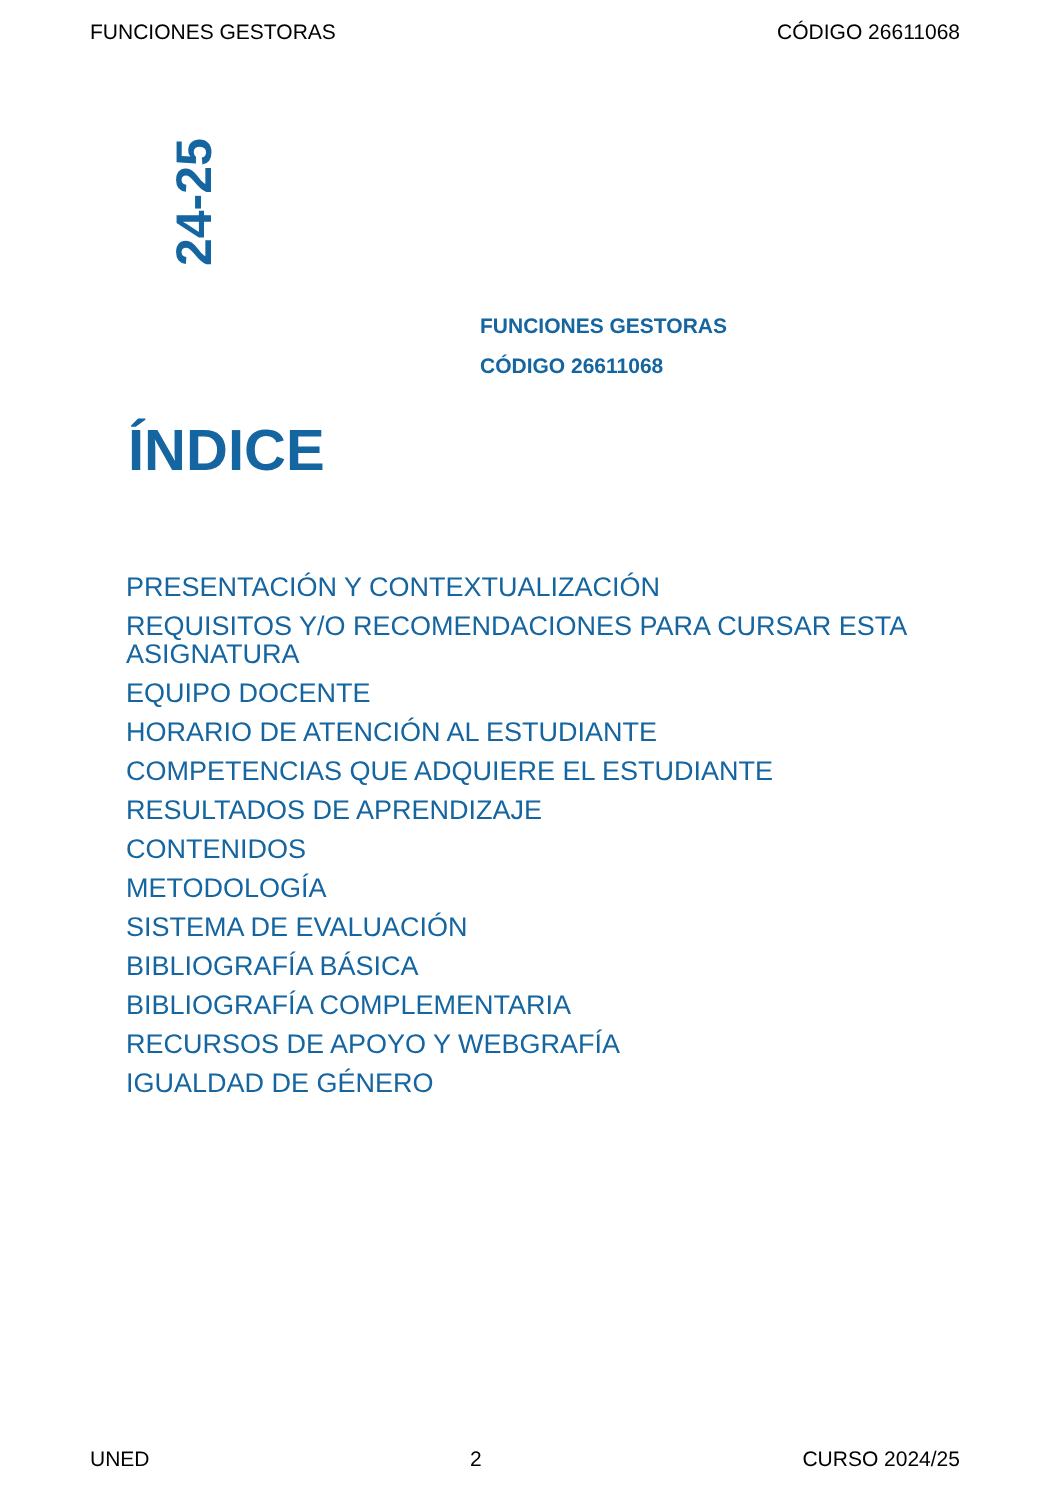FUNCIONES GESTORAS CÓDIGO 26611068
24-25
FUNCIONES GESTORAS
CÓDIGO 26611068
ÍNDICE
PRESENTACIÓN Y CONTEXTUALIZACIÓN
REQUISITOS Y/O RECOMENDACIONES PARA CURSAR ESTA ASIGNATURA
EQUIPO DOCENTE
HORARIO DE ATENCIÓN AL ESTUDIANTE
COMPETENCIAS QUE ADQUIERE EL ESTUDIANTE
RESULTADOS DE APRENDIZAJE
CONTENIDOS
METODOLOGÍA
SISTEMA DE EVALUACIÓN
BIBLIOGRAFÍA BÁSICA
BIBLIOGRAFÍA COMPLEMENTARIA
RECURSOS DE APOYO Y WEBGRAFÍA
IGUALDAD DE GÉNERO
UNED 2 CURSO 2024/25